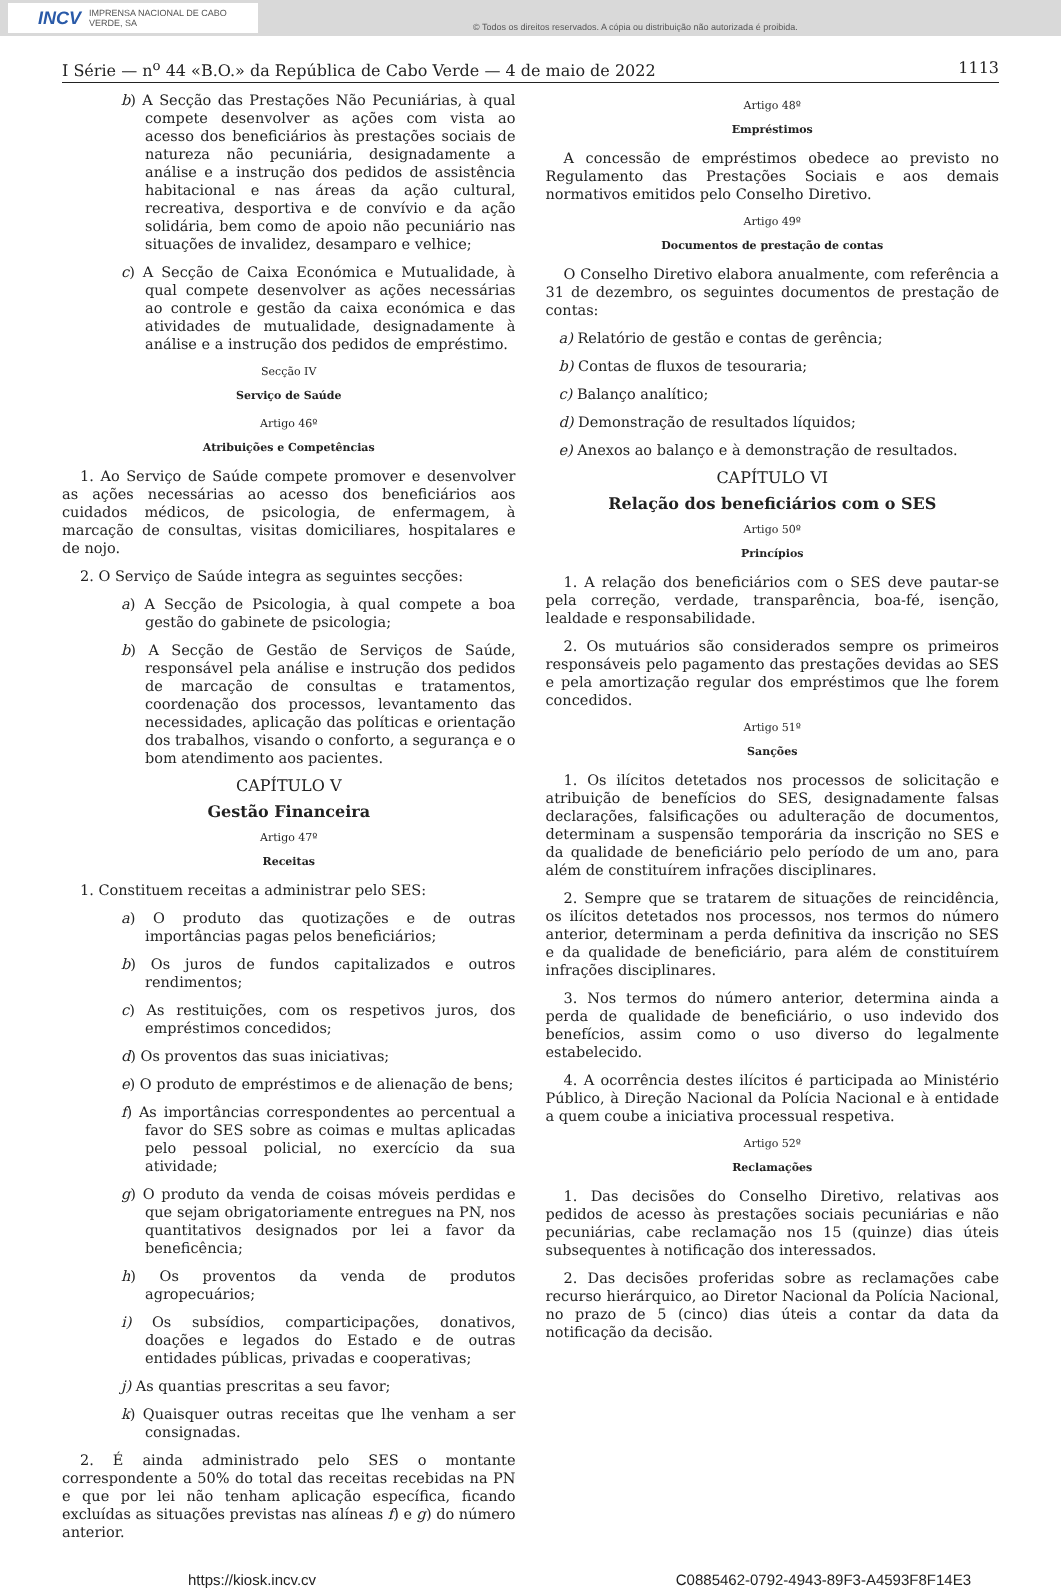INCV IMPRENSA NACIONAL DE CABO VERDE, SA
© Todos os direitos reservados. A cópia ou distribuição não autorizada é proibida.
I Série — n<sup>o</sup> 44 «B.O.» da República de Cabo Verde — 4 de maio de 2022 1113
b) A Secção das Prestações Não Pecuniárias, à qual compete desenvolver as ações com vista ao acesso dos beneficiários às prestações sociais de natureza não pecuniária, designadamente a análise e a instrução dos pedidos de assistência habitacional e nas áreas da ação cultural, recreativa, desportiva e de convívio e da ação solidária, bem como de apoio não pecuniário nas situações de invalidez, desamparo e velhice;
c) A Secção de Caixa Económica e Mutualidade, à qual compete desenvolver as ações necessárias ao controle e gestão da caixa económica e das atividades de mutualidade, designadamente à análise e a instrução dos pedidos de empréstimo.
Secção IV
Serviço de Saúde
Artigo 46º
Atribuições e Competências
1. Ao Serviço de Saúde compete promover e desenvolver as ações necessárias ao acesso dos beneficiários aos cuidados médicos, de psicologia, de enfermagem, à marcação de consultas, visitas domiciliares, hospitalares e de nojo.
2. O Serviço de Saúde integra as seguintes secções:
a) A Secção de Psicologia, à qual compete a boa gestão do gabinete de psicologia;
b) A Secção de Gestão de Serviços de Saúde, responsável pela análise e instrução dos pedidos de marcação de consultas e tratamentos, coordenação dos processos, levantamento das necessidades, aplicação das políticas e orientação dos trabalhos, visando o conforto, a segurança e o bom atendimento aos pacientes.
CAPÍTULO V
Gestão Financeira
Artigo 47º
Receitas
1. Constituem receitas a administrar pelo SES:
a) O produto das quotizações e de outras importâncias pagas pelos beneficiários;
b) Os juros de fundos capitalizados e outros rendimentos;
c) As restituições, com os respetivos juros, dos empréstimos concedidos;
d) Os proventos das suas iniciativas;
e) O produto de empréstimos e de alienação de bens;
f) As importâncias correspondentes ao percentual a favor do SES sobre as coimas e multas aplicadas pelo pessoal policial, no exercício da sua atividade;
g) O produto da venda de coisas móveis perdidas e que sejam obrigatoriamente entregues na PN, nos quantitativos designados por lei a favor da beneficência;
h) Os proventos da venda de produtos agropecuários;
i) Os subsídios, comparticipações, donativos, doações e legados do Estado e de outras entidades públicas, privadas e cooperativas;
j) As quantias prescritas a seu favor;
k) Quaisquer outras receitas que lhe venham a ser consignadas.
2. É ainda administrado pelo SES o montante correspondente a 50% do total das receitas recebidas na PN e que por lei não tenham aplicação específica, ficando excluídas as situações previstas nas alíneas f) e g) do número anterior.
Artigo 48º
Empréstimos
A concessão de empréstimos obedece ao previsto no Regulamento das Prestações Sociais e aos demais normativos emitidos pelo Conselho Diretivo.
Artigo 49º
Documentos de prestação de contas
O Conselho Diretivo elabora anualmente, com referência a 31 de dezembro, os seguintes documentos de prestação de contas:
a) Relatório de gestão e contas de gerência;
b) Contas de fluxos de tesouraria;
c) Balanço analítico;
d) Demonstração de resultados líquidos;
e) Anexos ao balanço e à demonstração de resultados.
CAPÍTULO VI
Relação dos beneficiários com o SES
Artigo 50º
Princípios
1. A relação dos beneficiários com o SES deve pautar-se pela correção, verdade, transparência, boa-fé, isenção, lealdade e responsabilidade.
2. Os mutuários são considerados sempre os primeiros responsáveis pelo pagamento das prestações devidas ao SES e pela amortização regular dos empréstimos que lhe forem concedidos.
Artigo 51º
Sanções
1. Os ilícitos detetados nos processos de solicitação e atribuição de benefícios do SES, designadamente falsas declarações, falsificações ou adulteração de documentos, determinam a suspensão temporária da inscrição no SES e da qualidade de beneficiário pelo período de um ano, para além de constituírem infrações disciplinares.
2. Sempre que se tratarem de situações de reincidência, os ilícitos detetados nos processos, nos termos do número anterior, determinam a perda definitiva da inscrição no SES e da qualidade de beneficiário, para além de constituírem infrações disciplinares.
3. Nos termos do número anterior, determina ainda a perda de qualidade de beneficiário, o uso indevido dos benefícios, assim como o uso diverso do legalmente estabelecido.
4. A ocorrência destes ilícitos é participada ao Ministério Público, à Direção Nacional da Polícia Nacional e à entidade a quem coube a iniciativa processual respetiva.
Artigo 52º
Reclamações
1. Das decisões do Conselho Diretivo, relativas aos pedidos de acesso às prestações sociais pecuniárias e não pecuniárias, cabe reclamação nos 15 (quinze) dias úteis subsequentes à notificação dos interessados.
2. Das decisões proferidas sobre as reclamações cabe recurso hierárquico, ao Diretor Nacional da Polícia Nacional, no prazo de 5 (cinco) dias úteis a contar da data da notificação da decisão.
https://kiosk.incv.cv C0885462-0792-4943-89F3-A4593F8F14E3